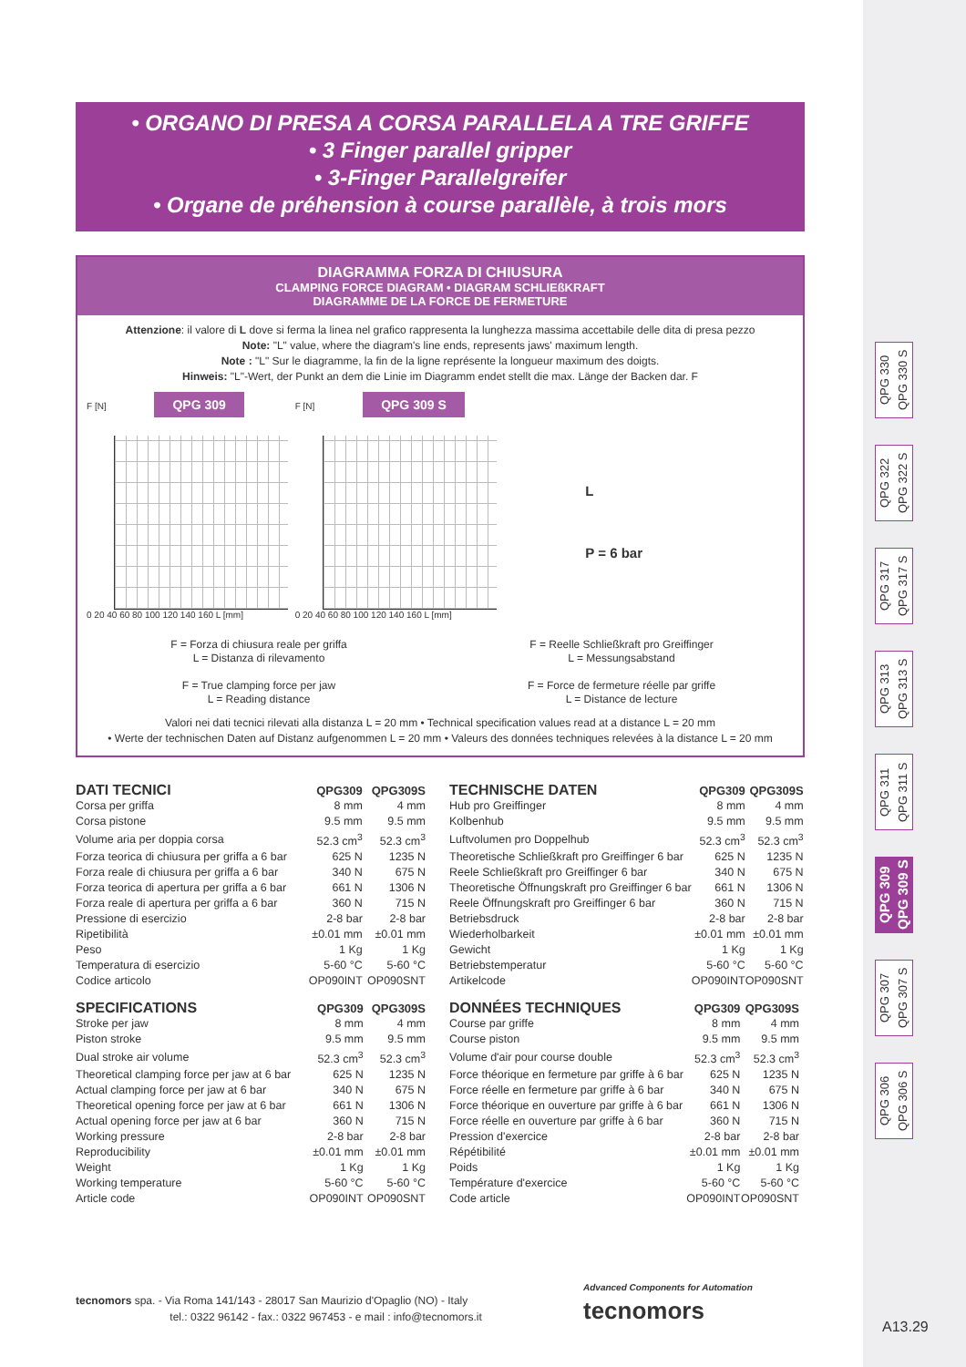• ORGANO DI PRESA A CORSA PARALLELA A TRE GRIFFE
• 3 Finger parallel gripper
• 3-Finger Parallelgreifer
• Organe de préhension à course parallèle, à trois mors
DIAGRAMMA FORZA DI CHIUSURA
CLAMPING FORCE DIAGRAM • DIAGRAM SCHLIEßKRAFT
DIAGRAMME DE LA FORCE DE FERMETURE
Attenzione: il valore di L dove si ferma la linea nel grafico rappresenta la lunghezza massima accettabile delle dita di presa pezzo
Note: "L" value, where the diagram's line ends, represents jaws' maximum length.
Note : "L" Sur le diagramme, la fin de la ligne représente la longueur maximum des doigts.
Hinweis: "L"-Wert, der Punkt an dem die Linie im Diagramm endet stellt die max. Länge der Backen dar. F
F [N] QPG 309
0 20 40 60 80 100 120 140 160 L [mm]
F [N] QPG 309 S
0 20 40 60 80 100 120 140 160 L [mm]
L
P = 6 bar
F = Forza di chiusura reale per griffa
L = Distanza di rilevamento
F = True clamping force per jaw
L = Reading distance
F = Reelle Schließkraft pro Greiffinger
L = Messungsabstand
F = Force de fermeture réelle par griffe
L = Distance de lecture
Valori nei dati tecnici rilevati alla distanza L = 20 mm • Technical specification values read at a distance L = 20 mm
• Werte der technischen Daten auf Distanz aufgenommen L = 20 mm • Valeurs des données techniques relevées à la distance L = 20 mm
| DATI TECNICI | QPG309 | QPG309S |
| --- | --- | --- |
| Corsa per griffa | 8 mm | 4 mm |
| Corsa pistone | 9.5 mm | 9.5 mm |
| Volume aria per doppia corsa | 52.3 cm<sup>3</sup> | 52.3 cm<sup>3</sup> |
| Forza teorica di chiusura per griffa a 6 bar | 625 N | 1235 N |
| Forza reale di chiusura per griffa a 6 bar | 340 N | 675 N |
| Forza teorica di apertura per griffa a 6 bar | 661 N | 1306 N |
| Forza reale di apertura per griffa a 6 bar | 360 N | 715 N |
| Pressione di esercizio | 2-8 bar | 2-8 bar |
| Ripetibilità | ±0.01 mm | ±0.01 mm |
| Peso | 1 Kg | 1 Kg |
| Temperatura di esercizio | 5-60 °C | 5-60 °C |
| Codice articolo | OP090INT | OP090SNT |
| TECHNISCHE DATEN | QPG309 | QPG309S |
| --- | --- | --- |
| Hub pro Greiffinger | 8 mm | 4 mm |
| Kolbenhub | 9.5 mm | 9.5 mm |
| Luftvolumen pro Doppelhub | 52.3 cm<sup>3</sup> | 52.3 cm<sup>3</sup> |
| Theoretische Schließkraft pro Greiffinger 6 bar | 625 N | 1235 N |
| Reele Schließkraft pro Greiffinger 6 bar | 340 N | 675 N |
| Theoretische Öffnungskraft pro Greiffinger 6 bar | 661 N | 1306 N |
| Reele Öffnungskraft pro Greiffinger 6 bar | 360 N | 715 N |
| Betriebsdruck | 2-8 bar | 2-8 bar |
| Wiederholbarkeit | ±0.01 mm | ±0.01 mm |
| Gewicht | 1 Kg | 1 Kg |
| Betriebstemperatur | 5-60 °C | 5-60 °C |
| Artikelcode | OP090INT | OP090SNT |
| SPECIFICATIONS | QPG309 | QPG309S |
| --- | --- | --- |
| Stroke per jaw | 8 mm | 4 mm |
| Piston stroke | 9.5 mm | 9.5 mm |
| Dual stroke air volume | 52.3 cm<sup>3</sup> | 52.3 cm<sup>3</sup> |
| Theoretical clamping force per jaw at 6 bar | 625 N | 1235 N |
| Actual clamping force per jaw at 6 bar | 340 N | 675 N |
| Theoretical opening force per jaw at 6 bar | 661 N | 1306 N |
| Actual opening force per jaw at 6 bar | 360 N | 715 N |
| Working pressure | 2-8 bar | 2-8 bar |
| Reproducibility | ±0.01 mm | ±0.01 mm |
| Weight | 1 Kg | 1 Kg |
| Working temperature | 5-60 °C | 5-60 °C |
| Article code | OP090INT | OP090SNT |
| DONNÉES TECHNIQUES | QPG309 | QPG309S |
| --- | --- | --- |
| Course par griffe | 8 mm | 4 mm |
| Course piston | 9.5 mm | 9.5 mm |
| Volume d'air pour course double | 52.3 cm<sup>3</sup> | 52.3 cm<sup>3</sup> |
| Force théorique en fermeture par griffe à 6 bar | 625 N | 1235 N |
| Force réelle en fermeture par griffe à 6 bar | 340 N | 675 N |
| Force théorique en ouverture par griffe à 6 bar | 661 N | 1306 N |
| Force réelle en ouverture par griffe à 6 bar | 360 N | 715 N |
| Pression d'exercice | 2-8 bar | 2-8 bar |
| Répétibilité | ±0.01 mm | ±0.01 mm |
| Poids | 1 Kg | 1 Kg |
| Température d'exercice | 5-60 °C | 5-60 °C |
| Code article | OP090INT | OP090SNT |
QPG 330
QPG 330 S
QPG 322
QPG 322 S
QPG 317
QPG 317 S
QPG 313
QPG 313 S
QPG 311
QPG 311 S
QPG 309
QPG 309 S
QPG 307
QPG 307 S
QPG 306
QPG 306 S
tecnomors spa. - Via Roma 141/143 - 28017 San Maurizio d'Opaglio (NO) - Italy
tel.: 0322 96142 - fax.: 0322 967453 - e mail : info@tecnomors.it
Advanced Components for Automation
tecnomors
A13.29